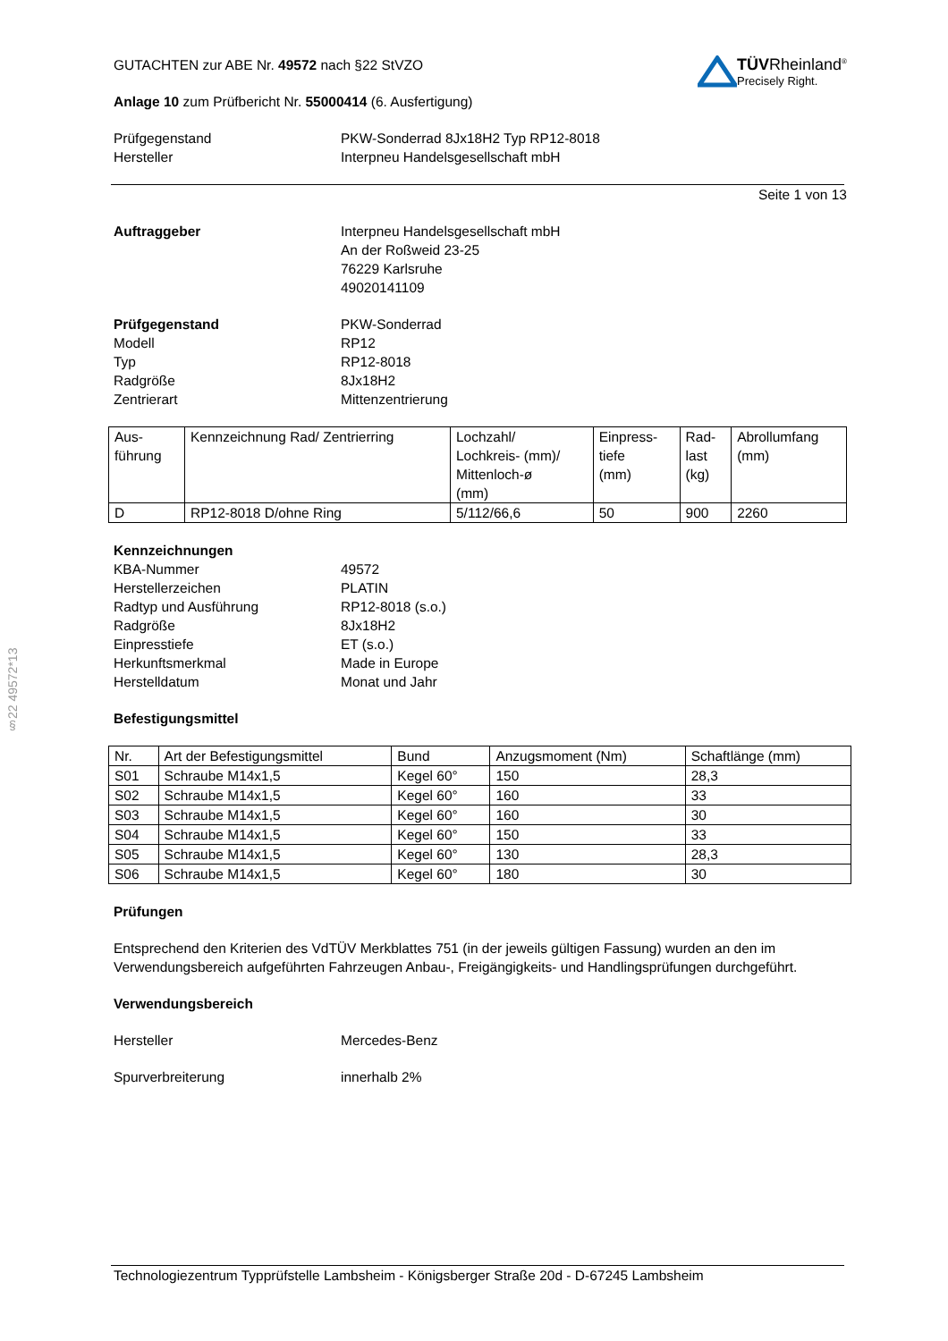§22 49572*13
TÜVRheinland<sup>®</sup>
Precisely Right.
GUTACHTEN zur ABE Nr. 49572 nach §22 StVZO
Anlage 10 zum Prüfbericht Nr. 55000414 (6. Ausfertigung)
Prüfgegenstand PKW-Sonderrad 8Jx18H2 Typ RP12-8018
Hersteller Interpneu Handelsgesellschaft mbH
Seite 1 von 13
Auftraggeber Interpneu Handelsgesellschaft mbH
An der Roßweid 23-25
76229 Karlsruhe
49020141109
Prüfgegenstand PKW-Sonderrad
Modell RP12
Typ RP12-8018
Radgröße 8Jx18H2
Zentrierart Mittenzentrierung
| Aus- führung | Kennzeichnung Rad/ Zentrierring | Lochzahl/ Lochkreis- (mm)/ Mittenloch-ø (mm) | Einpress- tiefe (mm) | Rad- last (kg) | Abrollumfang (mm) |
| --- | --- | --- | --- | --- | --- |
| D | RP12-8018 D/ohne Ring | 5/112/66,6 | 50 | 900 | 2260 |
Kennzeichnungen
KBA-Nummer 49572
Herstellerzeichen PLATIN
Radtyp und Ausführung RP12-8018 (s.o.)
Radgröße 8Jx18H2
Einpresstiefe ET (s.o.)
Herkunftsmerkmal Made in Europe
Herstelldatum Monat und Jahr
Befestigungsmittel
| Nr. | Art der Befestigungsmittel | Bund | Anzugsmoment (Nm) | Schaftlänge (mm) |
| --- | --- | --- | --- | --- |
| S01 | Schraube M14x1,5 | Kegel 60° | 150 | 28,3 |
| S02 | Schraube M14x1,5 | Kegel 60° | 160 | 33 |
| S03 | Schraube M14x1,5 | Kegel 60° | 160 | 30 |
| S04 | Schraube M14x1,5 | Kegel 60° | 150 | 33 |
| S05 | Schraube M14x1,5 | Kegel 60° | 130 | 28,3 |
| S06 | Schraube M14x1,5 | Kegel 60° | 180 | 30 |
Prüfungen
Entsprechend den Kriterien des VdTÜV Merkblattes 751 (in der jeweils gültigen Fassung) wurden an den im Verwendungsbereich aufgeführten Fahrzeugen Anbau-, Freigängigkeits- und Handlingsprüfungen durchgeführt.
Verwendungsbereich
Hersteller Mercedes-Benz
Spurverbreiterung innerhalb 2%
Technologiezentrum Typprüfstelle Lambsheim - Königsberger Straße 20d - D-67245 Lambsheim